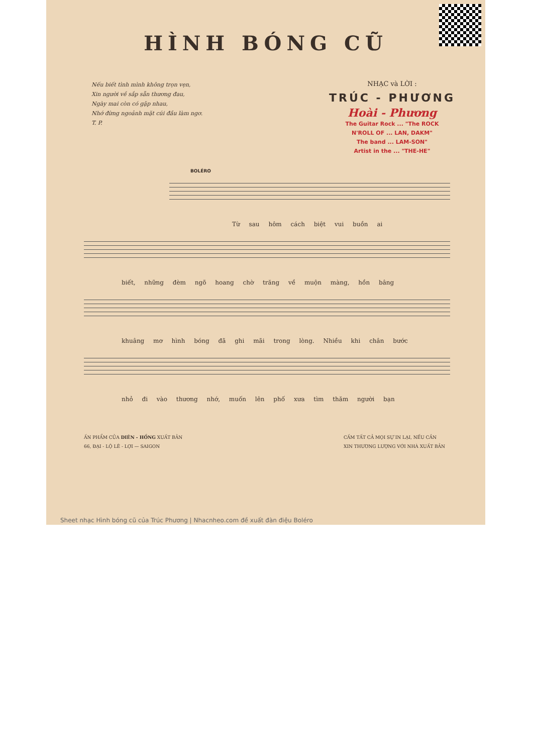HÌNH BÓNG CŨ
Nếu biết tình mình không trọn vẹn,
Xin người về sắp sẵn thương đau,
Ngày mai còn có gặp nhau,
Nhớ đừng ngoảnh mặt cúi đầu làm ngơ.
T. P.
NHẠC và LỜI :
TRÚC - PHƯƠNG
Hoài - Phương
The Guitar Rock ... "The ROCK
N'ROLL OF ... LAN, DAKM"
The band ... LAM-SON"
Artist in the ... "THE-HE"
BOLÉRO
Từ sau hôm cách biệt vui buồn ai
biết, những đèm ngõ hoang chờ trăng về muộn màng, hồn bâng
khuâng mơ hình bóng đã ghi mãi trong lòng. Nhiều khi chân bước
nhỏ đi vào thương nhớ, muốn lên phố xưa tìm thăm người bạn
ẤN PHẨM CỦA DIÊN - HỒNG XUẤT BẢN
66, ĐẠI - LỘ LÊ - LỢI — SAIGON
CẤM TẤT CẢ MỌI SỰ IN LẠI, NẾU CẦN
XIN THƯƠNG LƯỢNG VỚI NHÀ XUẤT BẢN
Sheet nhạc Hình bóng cũ của Trúc Phương | Nhacnheo.com đề xuất đàn điệu Boléro